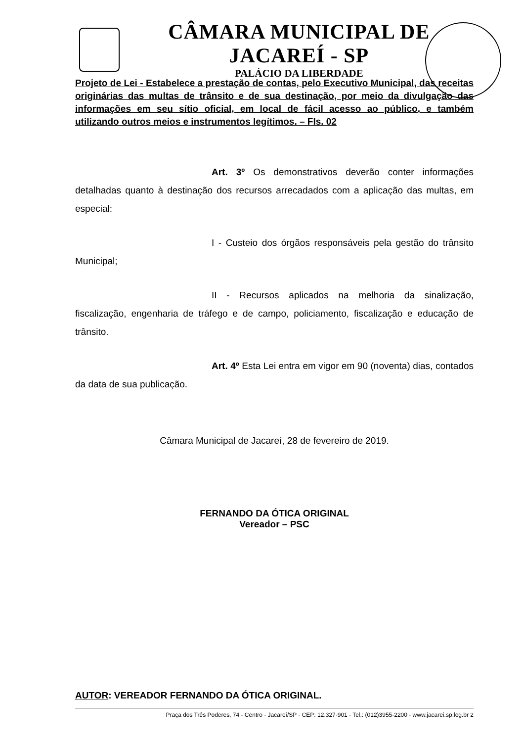CÂMARA MUNICIPAL DE JACAREÍ - SP
PALÁCIO DA LIBERDADE
Projeto de Lei - Estabelece a prestação de contas, pelo Executivo Municipal, das receitas originárias das multas de trânsito e de sua destinação, por meio da divulgação das informações em seu sítio oficial, em local de fácil acesso ao público, e também utilizando outros meios e instrumentos legítimos. – Fls. 02
Art. 3º Os demonstrativos deverão conter informações detalhadas quanto à destinação dos recursos arrecadados com a aplicação das multas, em especial:
I - Custeio dos órgãos responsáveis pela gestão do trânsito Municipal;
II - Recursos aplicados na melhoria da sinalização, fiscalização, engenharia de tráfego e de campo, policiamento, fiscalização e educação de trânsito.
Art. 4º Esta Lei entra em vigor em 90 (noventa) dias, contados da data de sua publicação.
Câmara Municipal de Jacareí, 28 de fevereiro de 2019.
FERNANDO DA ÓTICA ORIGINAL
Vereador – PSC
AUTOR: VEREADOR FERNANDO DA ÓTICA ORIGINAL.
Praça dos Três Poderes, 74 - Centro - Jacareí/SP - CEP: 12.327-901 - Tel.: (012)3955-2200 - www.jacarei.sp.leg.br 2